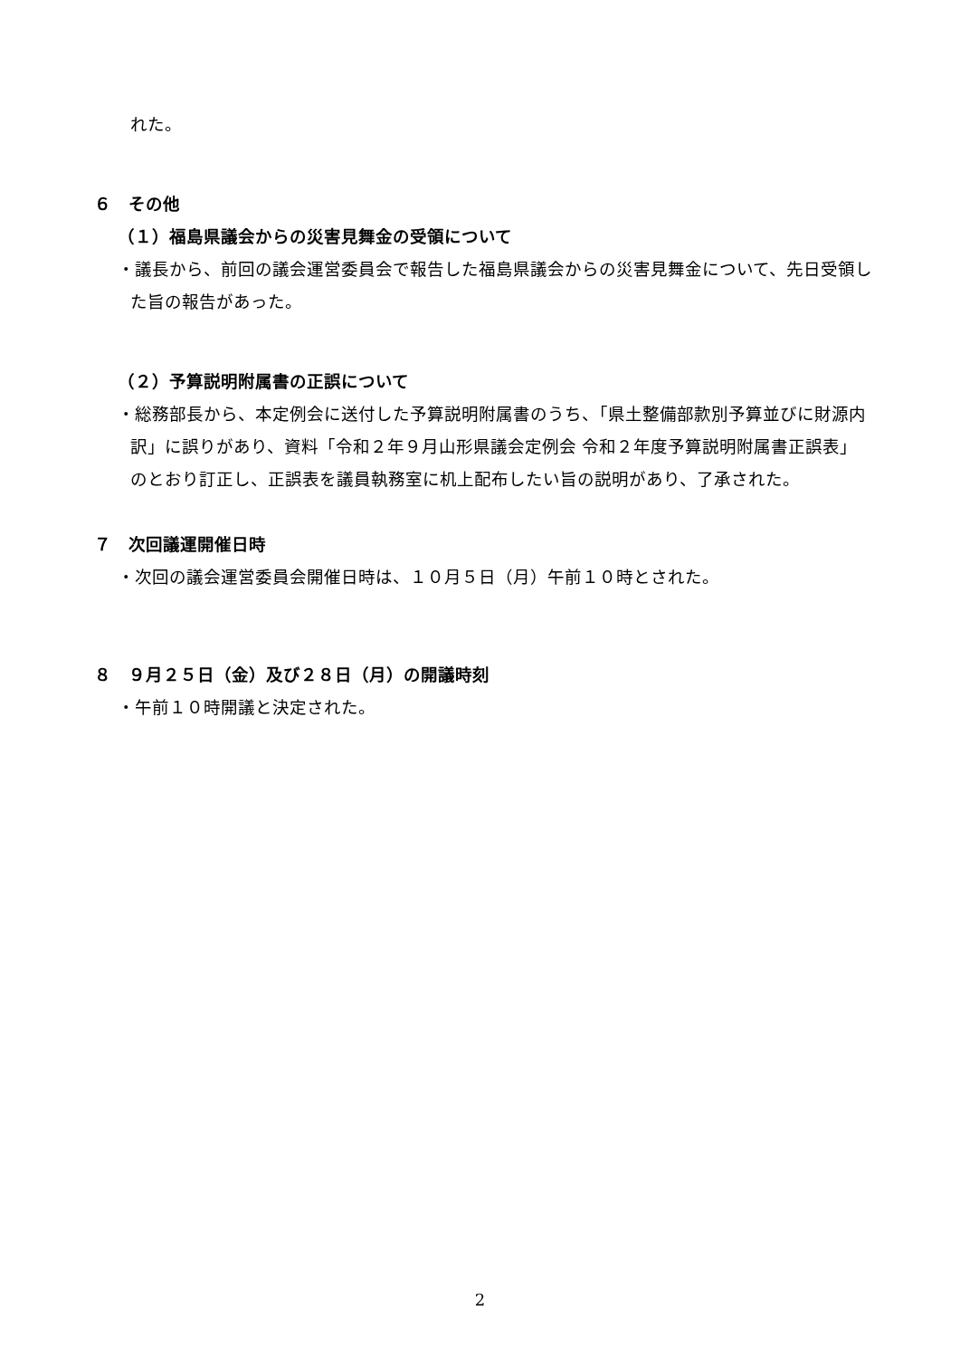れた。
６　その他
（１）福島県議会からの災害見舞金の受領について
・議長から、前回の議会運営委員会で報告した福島県議会からの災害見舞金について、先日受領した旨の報告があった。
（２）予算説明附属書の正誤について
・総務部長から、本定例会に送付した予算説明附属書のうち、「県土整備部款別予算並びに財源内訳」に誤りがあり、資料「令和２年９月山形県議会定例会 令和２年度予算説明附属書正誤表」のとおり訂正し、正誤表を議員執務室に机上配布したい旨の説明があり、了承された。
７　次回議運開催日時
・次回の議会運営委員会開催日時は、１０月５日（月）午前１０時とされた。
８　９月２５日（金）及び２８日（月）の開議時刻
・午前１０時開議と決定された。
2